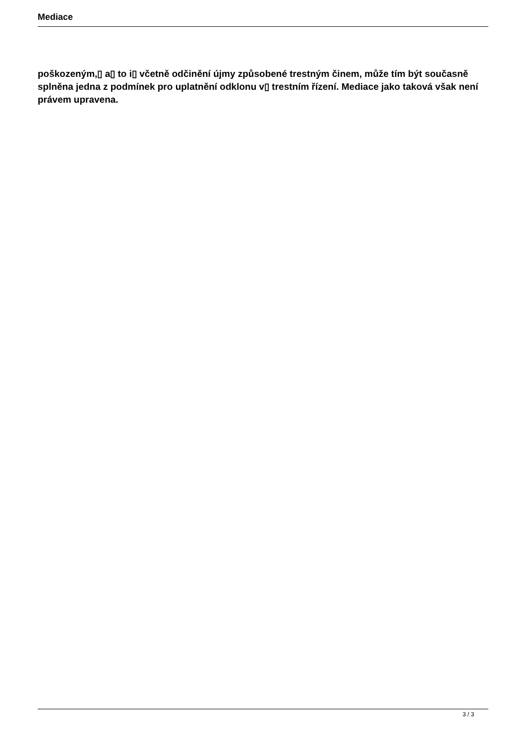Mediace
poškozeným,▯ a▯ to i▯ včetně odčinění újmy způsobené trestným činem, může tím být současně splněna jedna z podmínek pro uplatnění odklonu v▯ trestním řízení. Mediace jako taková však není právem upravena.
3 / 3